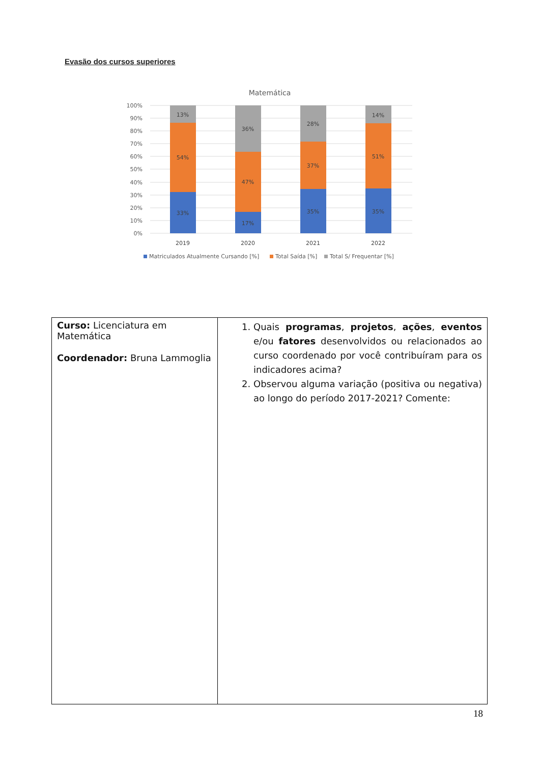Evasão dos cursos superiores
Matemática
100%
90%
80%
70%
60%
50%
40%
30%
20%
10%
0%
13%
54%
33%
36%
47%
17%
28%
37%
35%
14%
51%
35%
2019
2020
2021
2022
Matriculados Atualmente Cursando [%]
Total Saída [%]
Total S/ Frequentar [%]
| Curso: Licenciatura em Matemática Coordenador: Bruna Lammoglia | 1. Quais programas , projetos , ações , eventos e/ou fatores desenvolvidos ou relacionados ao curso coordenado por você contribuíram para os indicadores acima? 2. Observou alguma variação (positiva ou negativa) ao longo do período 2017-2021? Comente: |
18